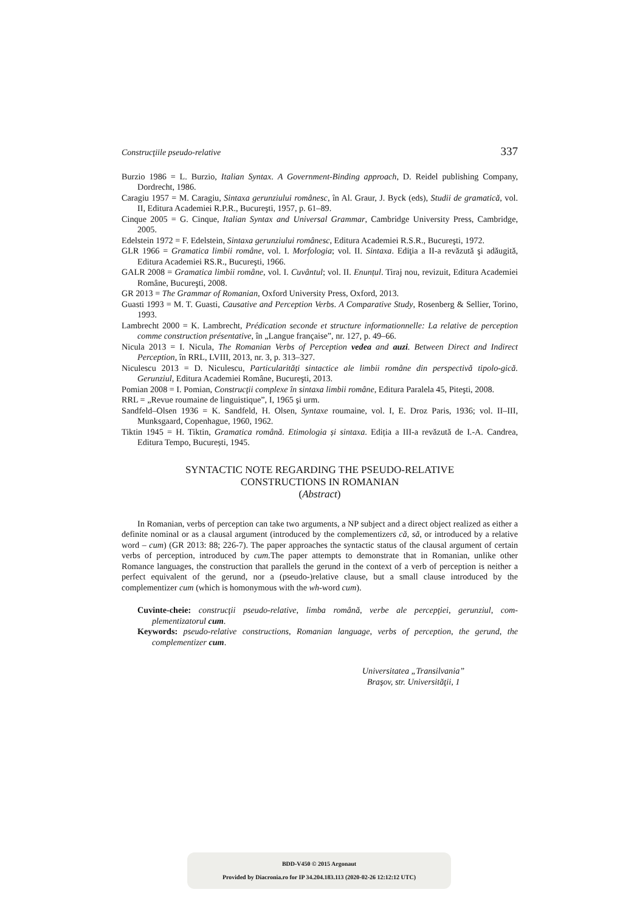Construcţiile pseudo-relative 337
Burzio 1986 = L. Burzio, Italian Syntax. A Government-Binding approach, D. Reidel publishing Company, Dordrecht, 1986.
Caragiu 1957 = M. Caragiu, Sintaxa gerunziului românesc, în Al. Graur, J. Byck (eds), Studii de gramatică, vol. II, Editura Academiei R.P.R., Bucureşti, 1957, p. 61–89.
Cinque 2005 = G. Cinque, Italian Syntax and Universal Grammar, Cambridge University Press, Cambridge, 2005.
Edelstein 1972 = F. Edelstein, Sintaxa gerunziului românesc, Editura Academiei R.S.R., Bucureşti, 1972.
GLR 1966 = Gramatica limbii române, vol. I. Morfologia; vol. II. Sintaxa. Ediţia a II-a revăzută şi adăugită, Editura Academiei RS.R., Bucureşti, 1966.
GALR 2008 = Gramatica limbii române, vol. I. Cuvântul; vol. II. Enunțul. Tiraj nou, revizuit, Editura Academiei Române, Bucureşti, 2008.
GR 2013 = The Grammar of Romanian, Oxford University Press, Oxford, 2013.
Guasti 1993 = M. T. Guasti, Causative and Perception Verbs. A Comparative Study, Rosenberg & Sellier, Torino, 1993.
Lambrecht 2000 = K. Lambrecht, Prédication seconde et structure informationnelle: La relative de perception comme construction présentative, în „Langue française”, nr. 127, p. 49–66.
Nicula 2013 = I. Nicula, The Romanian Verbs of Perception vedea and auzi. Between Direct and Indirect Perception, în RRL, LVIII, 2013, nr. 3, p. 313–327.
Niculescu 2013 = D. Niculescu, Particularități sintactice ale limbii române din perspectivă tipolo-gică. Gerunziul, Editura Academiei Române, Bucureşti, 2013.
Pomian 2008 = I. Pomian, Construcţii complexe în sintaxa limbii române, Editura Paralela 45, Piteşti, 2008.
RRL = „Revue roumaine de linguistique”, I, 1965 şi urm.
Sandfeld–Olsen 1936 = K. Sandfeld, H. Olsen, Syntaxe roumaine, vol. I, E. Droz Paris, 1936; vol. II–III, Munksgaard, Copenhague, 1960, 1962.
Tiktin 1945 = H. Tiktin, Gramatica română. Etimologia și sintaxa. Ediția a III-a revăzută de I.-A. Candrea, Editura Tempo, București, 1945.
SYNTACTIC NOTE REGARDING THE PSEUDO-RELATIVE
CONSTRUCTIONS IN ROMANIAN
(Abstract)
In Romanian, verbs of perception can take two arguments, a NP subject and a direct object realized as either a definite nominal or as a clausal argument (introduced by the complementizers că, să, or introduced by a relative word – cum) (GR 2013: 88; 226-7). The paper approaches the syntactic status of the clausal argument of certain verbs of perception, introduced by cum. The paper attempts to demonstrate that in Romanian, unlike other Romance languages, the construction that parallels the gerund in the context of a verb of perception is neither a perfect equivalent of the gerund, nor a (pseudo-)relative clause, but a small clause introduced by the complementizer cum (which is homonymous with the wh-word cum).
Cuvinte-cheie: construcţii pseudo-relative, limba română, verbe ale percepţiei, gerunziul, com-plementizatorul cum.
Keywords: pseudo-relative constructions, Romanian language, verbs of perception, the gerund, the complementizer cum.
Universitatea „Transilvania”
Braşov, str. Universităţii, 1
BDD-V450 © 2015 Argonaut
Provided by Diacronia.ro for IP 34.204.183.113 (2020-02-26 12:12:12 UTC)